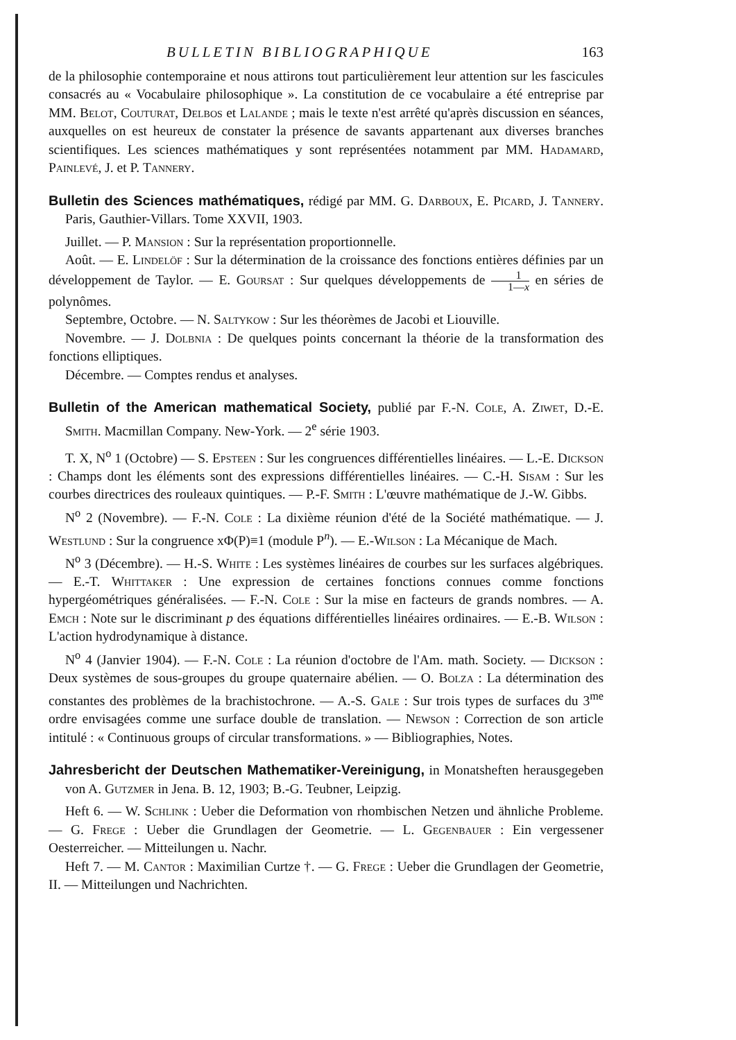BULLETIN BIBLIOGRAPHIQUE 163
de la philosophie contemporaine et nous attirons tout particulièrement leur attention sur les fascicules consacrés au « Vocabulaire philosophique ». La constitution de ce vocabulaire a été entreprise par MM. Belot, Couturat, Delbos et Lalande ; mais le texte n'est arrêté qu'après discussion en séances, auxquelles on est heureux de constater la présence de savants appartenant aux diverses branches scientifiques. Les sciences mathématiques y sont représentées notamment par MM. Hadamard, Painlevé, J. et P. Tannery.
Bulletin des Sciences mathématiques, rédigé par MM. G. Darboux, E. Picard, J. Tannery. Paris, Gauthier-Villars. Tome XXVII, 1903.
Juillet. — P. Mansion : Sur la représentation proportionnelle.
Août. — E. Lindelöf : Sur la détermination de la croissance des fonctions entières définies par un développement de Taylor. — E. Goursat : Sur quelques développements de 1 1—x en séries de polynômes.
Septembre, Octobre. — N. Saltykow : Sur les théorèmes de Jacobi et Liouville.
Novembre. — J. Dolbnia : De quelques points concernant la théorie de la transformation des fonctions elliptiques.
Décembre. — Comptes rendus et analyses.
Bulletin of the American mathematical Society, publié par F.-N. Cole, A. Ziwet, D.-E. Smith. Macmillan Company. New-York. — 2<sup>e</sup> série 1903.
T. X, N<sup>o</sup> 1 (Octobre) — S. Epsteen : Sur les congruences différentielles linéaires. — L.-E. Dickson : Champs dont les éléments sont des expressions différentielles linéaires. — C.-H. Sisam : Sur les courbes directrices des rouleaux quintiques. — P.-F. Smith : L'œuvre mathématique de J.-W. Gibbs.
N<sup>o</sup> 2 (Novembre). — F.-N. Cole : La dixième réunion d'été de la Société mathématique. — J. Westlund : Sur la congruence xΦ(P)≡1 (module P<sup>n</sup>). — E.-Wilson : La Mécanique de Mach.
N<sup>o</sup> 3 (Décembre). — H.-S. White : Les systèmes linéaires de courbes sur les surfaces algébriques. — E.-T. Whittaker : Une expression de certaines fonctions connues comme fonctions hypergéométriques généralisées. — F.-N. Cole : Sur la mise en facteurs de grands nombres. — A. Emch : Note sur le discriminant p des équations différentielles linéaires ordinaires. — E.-B. Wilson : L'action hydrodynamique à distance.
N<sup>o</sup> 4 (Janvier 1904). — F.-N. Cole : La réunion d'octobre de l'Am. math. Society. — Dickson : Deux systèmes de sous-groupes du groupe quaternaire abélien. — O. Bolza : La détermination des constantes des problèmes de la brachistochrone. — A.-S. Gale : Sur trois types de surfaces du 3<sup>me</sup> ordre envisagées comme une surface double de translation. — Newson : Correction de son article intitulé : « Continuous groups of circular transformations. » — Bibliographies, Notes.
Jahresbericht der Deutschen Mathematiker-Vereinigung, in Monatsheften herausgegeben von A. Gutzmer in Jena. B. 12, 1903; B.-G. Teubner, Leipzig.
Heft 6. — W. Schlink : Ueber die Deformation von rhombischen Netzen und ähnliche Probleme. — G. Frege : Ueber die Grundlagen der Geometrie. — L. Gegenbauer : Ein vergessener Oesterreicher. — Mitteilungen u. Nachr.
Heft 7. — M. Cantor : Maximilian Curtze †. — G. Frege : Ueber die Grundlagen der Geometrie, II. — Mitteilungen und Nachrichten.